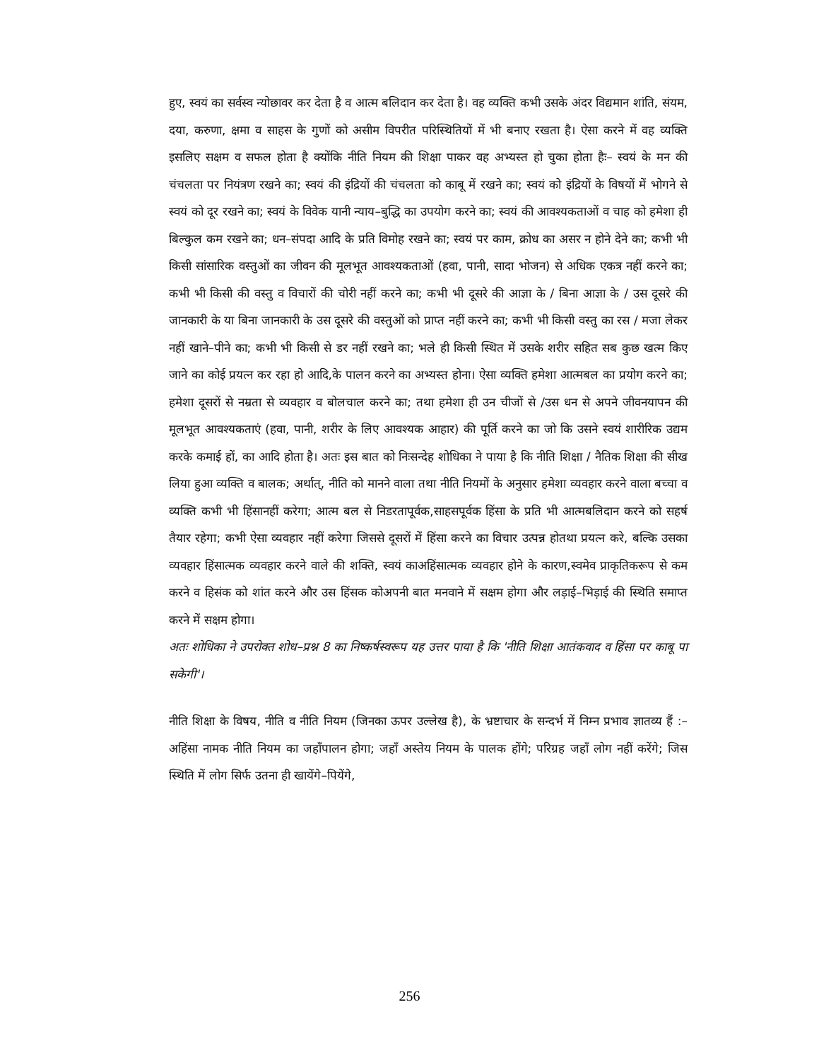हुए, स्वयं का सर्वस्व न्योछावर कर देता है व आत्म बलिदान कर देता है। वह व्यक्ति कभी उसके अंदर विद्यमान शांति, संयम, दया, करुणा, क्षमा व साहस के गुणों को असीम विपरीत परिस्थितियों में भी बनाए रखता है। ऐसा करने में वह व्यक्ति इसलिए सक्षम व सफल होता है क्योंकि नीति नियम की शिक्षा पाकर वह अभ्यस्त हो चुका होता हैः– स्वयं के मन की चंचलता पर नियंत्रण रखने का; स्वयं की इंद्रियों की चंचलता को काबू में रखने का; स्वयं को इंद्रियों के विषयों में भोगने से स्वयं को दूर रखने का; स्वयं के विवेक यानी न्याय–बुद्धि का उपयोग करने का; स्वयं की आवश्यकताओं व चाह को हमेशा ही बिल्कुल कम रखने का; धन–संपदा आदि के प्रति विमोह रखने का; स्वयं पर काम, क्रोध का असर न होने देने का; कभी भी किसी सांसारिक वस्तुओं का जीवन की मूलभूत आवश्यकताओं (हवा, पानी, सादा भोजन) से अधिक एकत्र नहीं करने का; कभी भी किसी की वस्तु व विचारों की चोरी नहीं करने का; कभी भी दूसरे की आज्ञा के / बिना आज्ञा के / उस दूसरे की जानकारी के या बिना जानकारी के उस दूसरे की वस्तुओं को प्राप्त नहीं करने का; कभी भी किसी वस्तु का रस / मजा लेकर नहीं खाने–पीने का; कभी भी किसी से डर नहीं रखने का; भले ही किसी स्थित में उसके शरीर सहित सब कुछ खत्म किए जाने का कोई प्रयत्न कर रहा हो आदि,के पालन करने का अभ्यस्त होना। ऐसा व्यक्ति हमेशा आत्मबल का प्रयोग करने का; हमेशा दूसरों से नम्रता से व्यवहार व बोलचाल करने का; तथा हमेशा ही उन चीजों से /उस धन से अपने जीवनयापन की मूलभूत आवश्यकताएं (हवा, पानी, शरीर के लिए आवश्यक आहार) की पूर्ति करने का जो कि उसने स्वयं शारीरिक उद्यम करके कमाई हों, का आदि होता है। अतः इस बात को निःसन्देह शोधिका ने पाया है कि नीति शिक्षा / नैतिक शिक्षा की सीख लिया हुआ व्यक्ति व बालक; अर्थात्, नीति को मानने वाला तथा नीति नियमों के अनुसार हमेशा व्यवहार करने वाला बच्चा व व्यक्ति कभी भी हिंसानहीं करेगा; आत्म बल से निडरतापूर्वक,साहसपूर्वक हिंसा के प्रति भी आत्मबलिदान करने को सहर्ष तैयार रहेगा; कभी ऐसा व्यवहार नहीं करेगा जिससे दूसरों में हिंसा करने का विचार उत्पन्न होतथा प्रयत्न करे, बल्कि उसका व्यवहार हिंसात्मक व्यवहार करने वाले की शक्ति, स्वयं काअहिंसात्मक व्यवहार होने के कारण,स्वमेव प्राकृतिकरूप से कम करने व हिसंक को शांत करने और उस हिंसक कोअपनी बात मनवाने में सक्षम होगा और लड़ाई–भिड़ाई की स्थिति समाप्त करने में सक्षम होगा।
अतः शोधिका ने उपरोक्त शोध–प्रश्न 8 का निष्कर्षस्वरूप यह उत्तर पाया है कि 'नीति शिक्षा आतंकवाद व हिंसा पर काबू पा सकेगी'।
नीति शिक्षा के विषय, नीति व नीति नियम (जिनका ऊपर उल्लेख है), के भ्रष्टाचार के सन्दर्भ में निम्न प्रभाव ज्ञातव्य हैं :–अहिंसा नामक नीति नियम का जहाँपालन होगा; जहाँ अस्तेय नियम के पालक होंगे; परिग्रह जहाँ लोग नहीं करेंगे; जिस स्थिति में लोग सिर्फ उतना ही खायेंगे–पियेंगे,
256